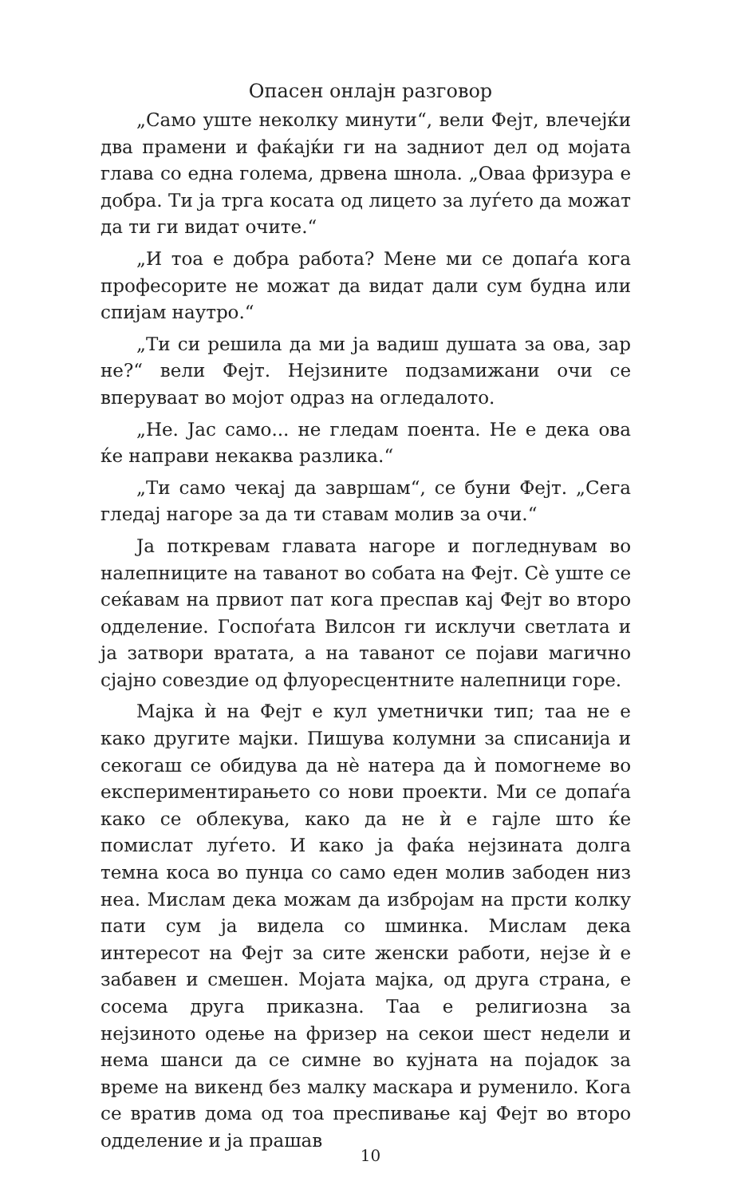Опасен онлајн разговор
„Само уште неколку минути“, вели Фејт, влечејќи два прамени и фаќајќи ги на задниот дел од мојата глава со една голема, дрвена шнола. „Оваа фризура е добра. Ти ја трга косата од лицето за луѓето да можат да ти ги видат очите.“
„И тоа е добра работа? Мене ми се допаѓа кога професорите не можат да видат дали сум будна или спијам наутро.“
„Ти си решила да ми ја вадиш душата за ова, зар не?“ вели Фејт. Нејзините подзамижани очи се вперуваат во мојот одраз на огледалото.
„Не. Јас само... не гледам поента. Не е дека ова ќе направи некаква разлика.“
„Ти само чекај да завршам“, се буни Фејт. „Сега гледај нагоре за да ти ставам молив за очи.“
Ја поткревам главата нагоре и погледнувам во налепниците на таванот во собата на Фејт. Сè уште се сеќавам на првиот пат кога преспав кај Фејт во второ одделение. Госпоѓата Вилсон ги исклучи светлата и ја затвори вратата, а на таванот се појави магично сјајно совездие од флуоресцентните налепници горе.
Мајка ѝ на Фејт е кул уметнички тип; таа не е како другите мајки. Пишува колумни за списанија и секогаш се обидува да нè натера да ѝ помогнеме во експериментирањето со нови проекти. Ми се допаѓа како се облекува, како да не ѝ е гајле што ќе помислат луѓето. И како ја фаќа нејзината долга темна коса во пунџа со само еден молив забоден низ неа. Мислам дека можам да избројам на прсти колку пати сум ја видела со шминка. Мислам дека интересот на Фејт за сите женски работи, нејзе ѝ е забавен и смешен. Мојата мајка, од друга страна, е сосема друга приказна. Таа е религиозна за нејзиното одење на фризер на секои шест недели и нема шанси да се симне во кујната на појадок за време на викенд без малку маскара и руменило. Кога се вратив дома од тоа преспивање кај Фејт во второ одделение и ја прашав
10